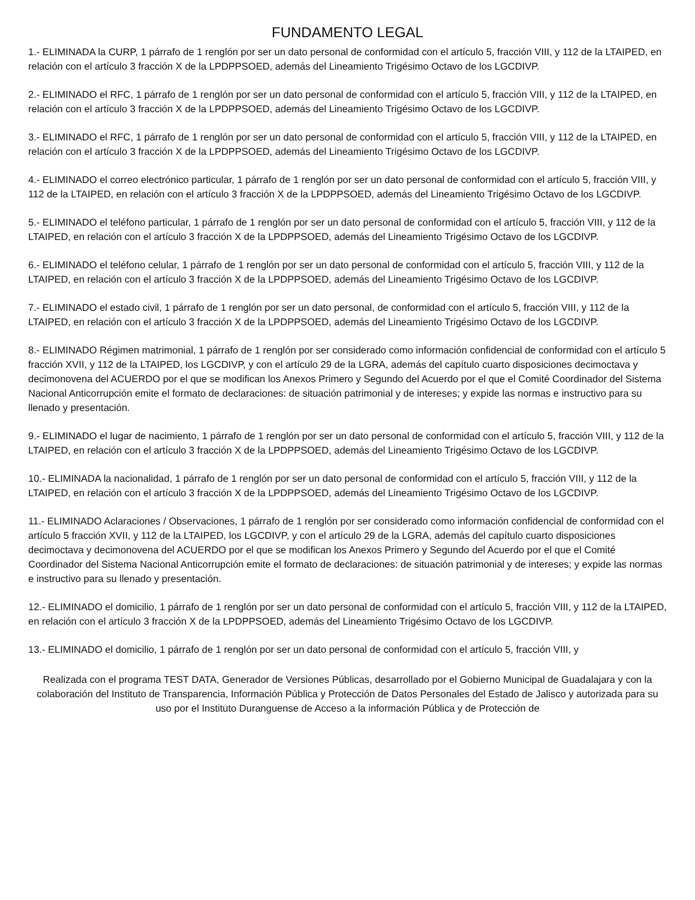FUNDAMENTO LEGAL
1.- ELIMINADA la CURP, 1 párrafo de 1 renglón por ser un dato personal de conformidad con el artículo 5, fracción VIII, y 112 de la LTAIPED, en relación con el artículo 3 fracción X de la LPDPPSOED, además del Lineamiento Trigésimo Octavo de los LGCDIVP.
2.- ELIMINADO el RFC, 1 párrafo de 1 renglón por ser un dato personal de conformidad con el artículo 5, fracción VIII, y 112 de la LTAIPED, en relación con el artículo 3 fracción X de la LPDPPSOED, además del Lineamiento Trigésimo Octavo de los LGCDIVP.
3.- ELIMINADO el RFC, 1 párrafo de 1 renglón por ser un dato personal de conformidad con el artículo 5, fracción VIII, y 112 de la LTAIPED, en relación con el artículo 3 fracción X de la LPDPPSOED, además del Lineamiento Trigésimo Octavo de los LGCDIVP.
4.- ELIMINADO el correo electrónico particular, 1 párrafo de 1 renglón por ser un dato personal de conformidad con el artículo 5, fracción VIII, y 112 de la LTAIPED, en relación con el artículo 3 fracción X de la LPDPPSOED, además del Lineamiento Trigésimo Octavo de los LGCDIVP.
5.- ELIMINADO el teléfono particular, 1 párrafo de 1 renglón por ser un dato personal de conformidad con el artículo 5, fracción VIII, y 112 de la LTAIPED, en relación con el artículo 3 fracción X de la LPDPPSOED, además del Lineamiento Trigésimo Octavo de los LGCDIVP.
6.- ELIMINADO el teléfono celular, 1 párrafo de 1 renglón por ser un dato personal de conformidad con el artículo 5, fracción VIII, y 112 de la LTAIPED, en relación con el artículo 3 fracción X de la LPDPPSOED, además del Lineamiento Trigésimo Octavo de los LGCDIVP.
7.- ELIMINADO el estado civil, 1 párrafo de 1 renglón por ser un dato personal, de conformidad con el artículo 5, fracción VIII, y 112 de la LTAIPED, en relación con el artículo 3 fracción X de la LPDPPSOED, además del Lineamiento Trigésimo Octavo de los LGCDIVP.
8.- ELIMINADO Régimen matrimonial, 1 párrafo de 1 renglón por ser considerado como información confidencial de conformidad con el artículo 5 fracción XVII, y 112 de la LTAIPED, los LGCDIVP, y con el artículo 29 de la LGRA, además del capítulo cuarto disposiciones decimoctava y decimonovena del ACUERDO por el que se modifican los Anexos Primero y Segundo del Acuerdo por el que el Comité Coordinador del Sistema Nacional Anticorrupción emite el formato de declaraciones: de situación patrimonial y de intereses; y expide las normas e instructivo para su llenado y presentación.
9.- ELIMINADO el lugar de nacimiento, 1 párrafo de 1 renglón por ser un dato personal de conformidad con el artículo 5, fracción VIII, y 112 de la LTAIPED, en relación con el artículo 3 fracción X de la LPDPPSOED, además del Lineamiento Trigésimo Octavo de los LGCDIVP.
10.- ELIMINADA la nacionalidad, 1 párrafo de 1 renglón por ser un dato personal de conformidad con el artículo 5, fracción VIII, y 112 de la LTAIPED, en relación con el artículo 3 fracción X de la LPDPPSOED, además del Lineamiento Trigésimo Octavo de los LGCDIVP.
11.- ELIMINADO Aclaraciones / Observaciones, 1 párrafo de 1 renglón por ser considerado como información confidencial de conformidad con el artículo 5 fracción XVII, y 112 de la LTAIPED, los LGCDIVP, y con el artículo 29 de la LGRA, además del capítulo cuarto disposiciones decimoctava y decimonovena del ACUERDO por el que se modifican los Anexos Primero y Segundo del Acuerdo por el que el Comité Coordinador del Sistema Nacional Anticorrupción emite el formato de declaraciones: de situación patrimonial y de intereses; y expide las normas e instructivo para su llenado y presentación.
12.- ELIMINADO el domicilio, 1 párrafo de 1 renglón por ser un dato personal de conformidad con el artículo 5, fracción VIII, y 112 de la LTAIPED, en relación con el artículo 3 fracción X de la LPDPPSOED, además del Lineamiento Trigésimo Octavo de los LGCDIVP.
13.- ELIMINADO el domicilio, 1 párrafo de 1 renglón por ser un dato personal de conformidad con el artículo 5, fracción VIII, y
Realizada con el programa TEST DATA, Generador de Versiones Públicas, desarrollado por el Gobierno Municipal de Guadalajara y con la colaboración del Instituto de Transparencia, Información Pública y Protección de Datos Personales del Estado de Jalisco y autorizada para su uso por el Instituto Duranguense de Acceso a la información Pública y de Protección de